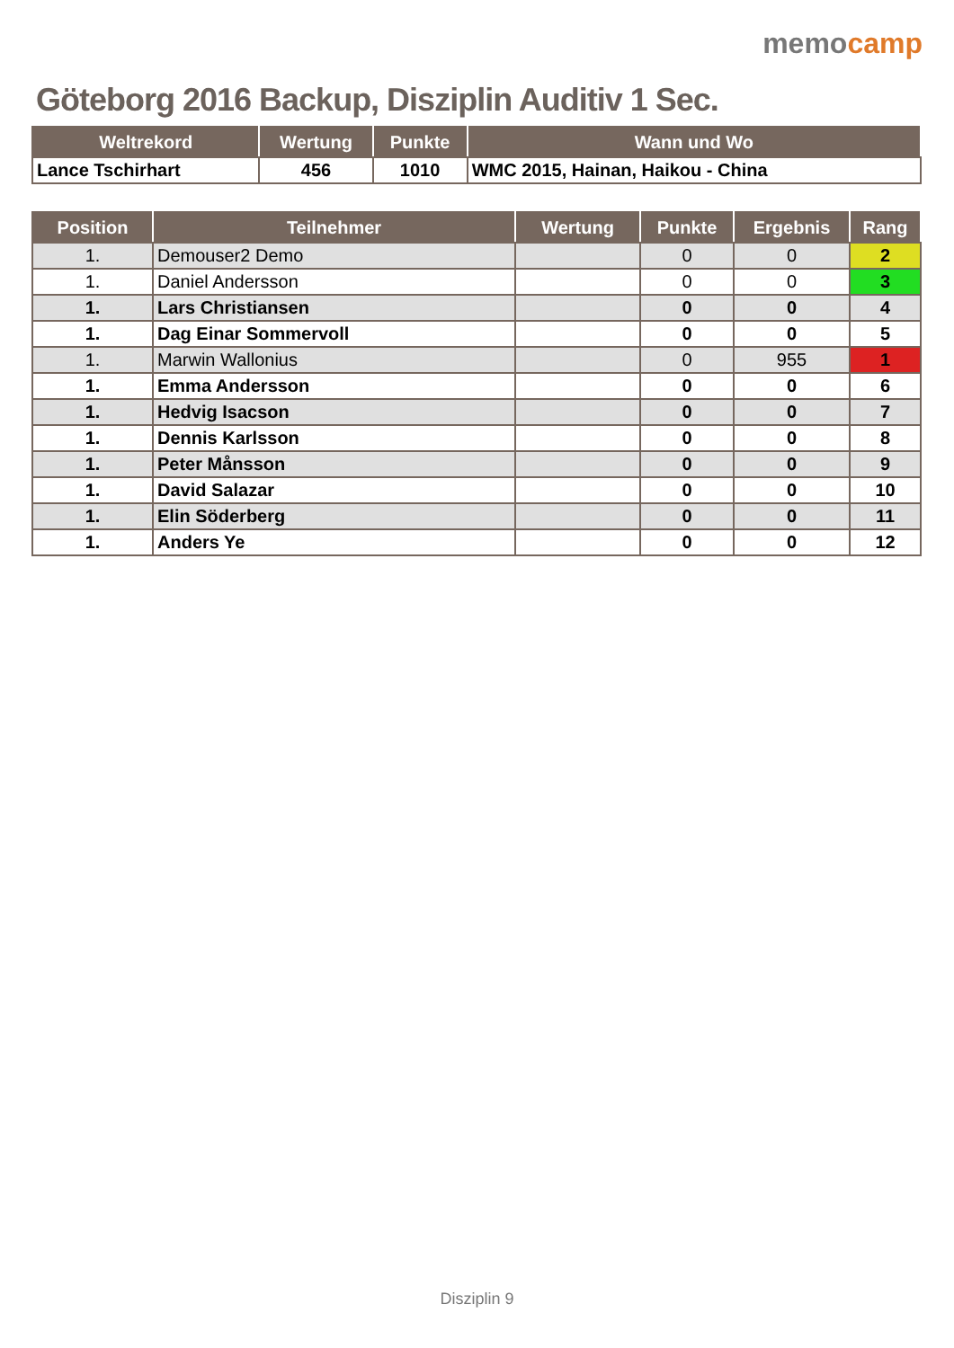Göteborg 2016 Backup, Disziplin Auditiv 1 Sec.
memocamp
| Weltrekord | Wertung | Punkte | Wann und Wo |
| --- | --- | --- | --- |
| Lance Tschirhart | 456 | 1010 | WMC 2015, Hainan, Haikou - China |
| Position | Teilnehmer | Wertung | Punkte | Ergebnis | Rang |
| --- | --- | --- | --- | --- | --- |
| 1. | Demouser2 Demo | | 0 | 0 | 2 |
| 1. | Daniel Andersson | | 0 | 0 | 3 |
| 1. | Lars Christiansen | | 0 | 0 | 4 |
| 1. | Dag Einar Sommervoll | | 0 | 0 | 5 |
| 1. | Marwin Wallonius | | 0 | 955 | 1 |
| 1. | Emma Andersson | | 0 | 0 | 6 |
| 1. | Hedvig Isacson | | 0 | 0 | 7 |
| 1. | Dennis Karlsson | | 0 | 0 | 8 |
| 1. | Peter Månsson | | 0 | 0 | 9 |
| 1. | David Salazar | | 0 | 0 | 10 |
| 1. | Elin Söderberg | | 0 | 0 | 11 |
| 1. | Anders Ye | | 0 | 0 | 12 |
Disziplin 9